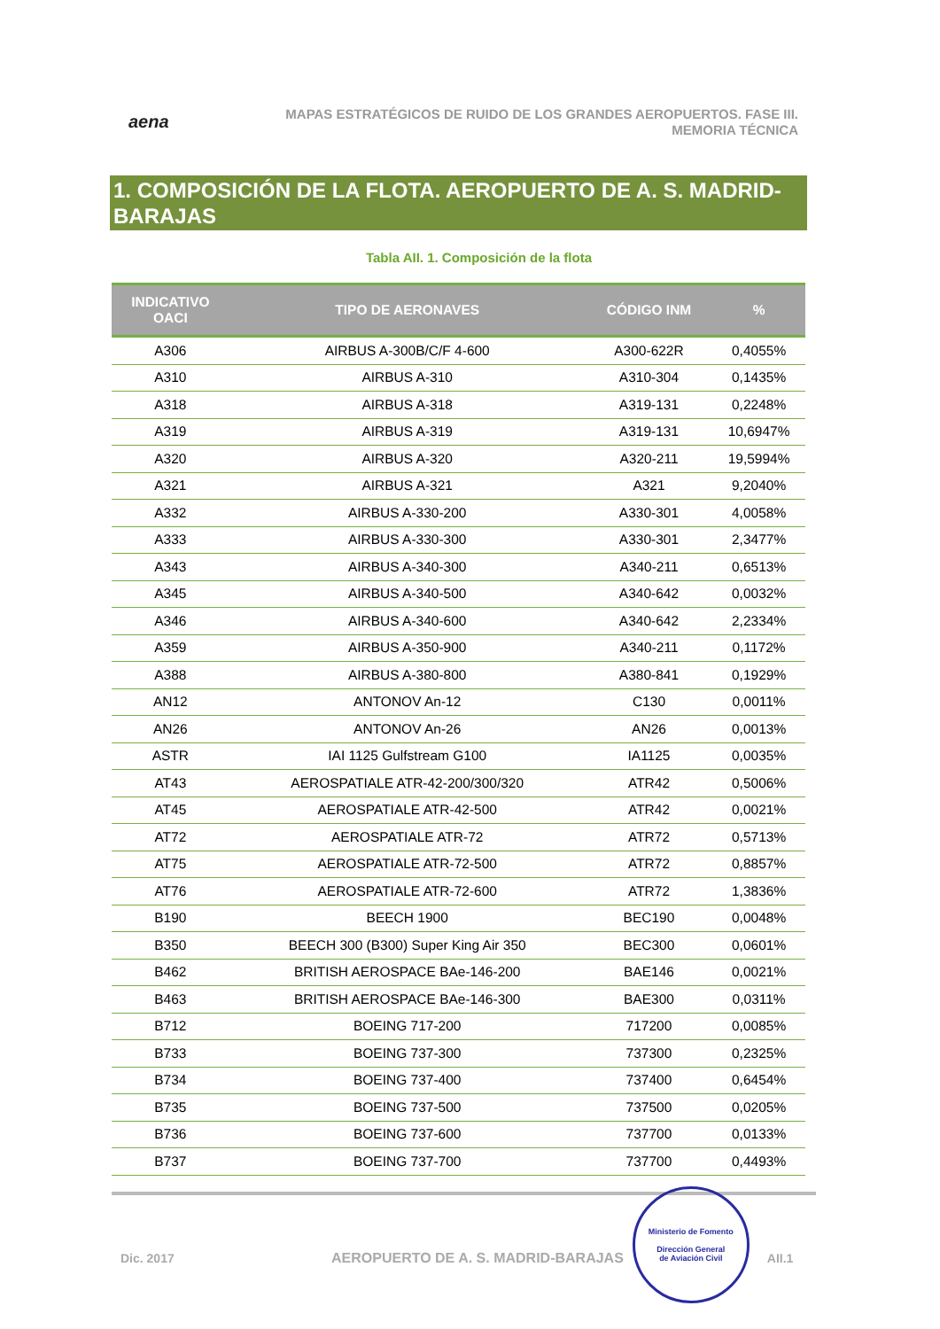aena
MAPAS ESTRATÉGICOS DE RUIDO DE LOS GRANDES AEROPUERTOS. FASE III.
MEMORIA TÉCNICA
1. COMPOSICIÓN DE LA FLOTA. AEROPUERTO DE A. S. MADRID-BARAJAS
Tabla AII. 1. Composición de la flota
| INDICATIVO OACI | TIPO DE AERONAVES | CÓDIGO INM | % |
| --- | --- | --- | --- |
| A306 | AIRBUS A-300B/C/F 4-600 | A300-622R | 0,4055% |
| A310 | AIRBUS A-310 | A310-304 | 0,1435% |
| A318 | AIRBUS A-318 | A319-131 | 0,2248% |
| A319 | AIRBUS A-319 | A319-131 | 10,6947% |
| A320 | AIRBUS A-320 | A320-211 | 19,5994% |
| A321 | AIRBUS A-321 | A321 | 9,2040% |
| A332 | AIRBUS A-330-200 | A330-301 | 4,0058% |
| A333 | AIRBUS A-330-300 | A330-301 | 2,3477% |
| A343 | AIRBUS A-340-300 | A340-211 | 0,6513% |
| A345 | AIRBUS A-340-500 | A340-642 | 0,0032% |
| A346 | AIRBUS A-340-600 | A340-642 | 2,2334% |
| A359 | AIRBUS A-350-900 | A340-211 | 0,1172% |
| A388 | AIRBUS A-380-800 | A380-841 | 0,1929% |
| AN12 | ANTONOV An-12 | C130 | 0,0011% |
| AN26 | ANTONOV An-26 | AN26 | 0,0013% |
| ASTR | IAI 1125 Gulfstream G100 | IA1125 | 0,0035% |
| AT43 | AEROSPATIALE ATR-42-200/300/320 | ATR42 | 0,5006% |
| AT45 | AEROSPATIALE ATR-42-500 | ATR42 | 0,0021% |
| AT72 | AEROSPATIALE ATR-72 | ATR72 | 0,5713% |
| AT75 | AEROSPATIALE ATR-72-500 | ATR72 | 0,8857% |
| AT76 | AEROSPATIALE ATR-72-600 | ATR72 | 1,3836% |
| B190 | BEECH 1900 | BEC190 | 0,0048% |
| B350 | BEECH 300 (B300) Super King Air 350 | BEC300 | 0,0601% |
| B462 | BRITISH AEROSPACE BAe-146-200 | BAE146 | 0,0021% |
| B463 | BRITISH AEROSPACE BAe-146-300 | BAE300 | 0,0311% |
| B712 | BOEING 717-200 | 717200 | 0,0085% |
| B733 | BOEING 737-300 | 737300 | 0,2325% |
| B734 | BOEING 737-400 | 737400 | 0,6454% |
| B735 | BOEING 737-500 | 737500 | 0,0205% |
| B736 | BOEING 737-600 | 737700 | 0,0133% |
| B737 | BOEING 737-700 | 737700 | 0,4493% |
Dic. 2017
AEROPUERTO DE A. S. MADRID-BARAJAS
Ministerio de Fomento
Dirección General
de Aviación Civil
AII.1